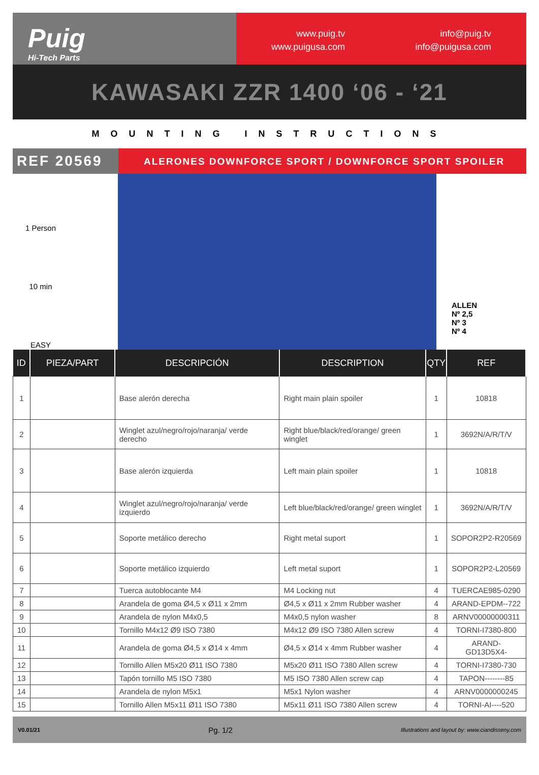Puig
Hi-Tech Parts
www.puig.tv
www.puigusa.com
info@puig.tv
info@puigusa.com
KAWASAKI ZZR 1400 ‘06 - ‘21
MOUNTING INSTRUCTIONS
REF 20569
ALERONES DOWNFORCE SPORT / DOWNFORCE SPORT SPOILER
1 Person
10 min
EASY
ALLEN
Nº 2,5
Nº 3
Nº 4
| ID | PIEZA/PART | DESCRIPCIÓN | DESCRIPTION | QTY | REF |
| --- | --- | --- | --- | --- | --- |
| 1 | | Base alerón derecha | Right main plain spoiler | 1 | 10818 |
| 2 | | Winglet azul/negro/rojo/naranja/ verde derecho | Right blue/black/red/orange/ green winglet | 1 | 3692N/A/R/T/V |
| 3 | | Base alerón izquierda | Left main plain spoiler | 1 | 10818 |
| 4 | | Winglet azul/negro/rojo/naranja/ verde izquierdo | Left blue/black/red/orange/ green winglet | 1 | 3692N/A/R/T/V |
| 5 | | Soporte metálico derecho | Right metal suport | 1 | SOPOR2P2-R20569 |
| 6 | | Soporte metálico izquierdo | Left metal suport | 1 | SOPOR2P2-L20569 |
| 7 | | Tuerca autoblocante M4 | M4 Locking nut | 4 | TUERCAE985-0290 |
| 8 | | Arandela de goma Ø4,5 x Ø11 x 2mm | Ø4,5 x Ø11 x 2mm Rubber washer | 4 | ARAND-EPDM--722 |
| 9 | | Arandela de nylon M4x0,5 | M4x0,5 nylon washer | 8 | ARNV00000000311 |
| 10 | | Tornillo M4x12 Ø9 ISO 7380 | M4x12 Ø9 ISO 7380 Allen screw | 4 | TORNI-I7380-800 |
| 11 | | Arandela de goma Ø4,5 x Ø14 x 4mm | Ø4,5 x Ø14 x 4mm Rubber washer | 4 | ARAND-GD13D5X4- |
| 12 | | Tornillo Allen M5x20 Ø11 ISO 7380 | M5x20 Ø11 ISO 7380 Allen screw | 4 | TORNI-I7380-730 |
| 13 | | Tapón tornillo M5 ISO 7380 | M5 ISO 7380 Allen screw cap | 4 | TAPON--------85 |
| 14 | | Arandela de nylon M5x1 | M5x1 Nylon washer | 4 | ARNV0000000245 |
| 15 | | Tornillo Allen M5x11 Ø11 ISO 7380 | M5x11 Ø11 ISO 7380 Allen screw | 4 | TORNI-AI----520 |
V0.01/21 Pg. 1/2 Illustrations and layout by: www.ciandisseny.com